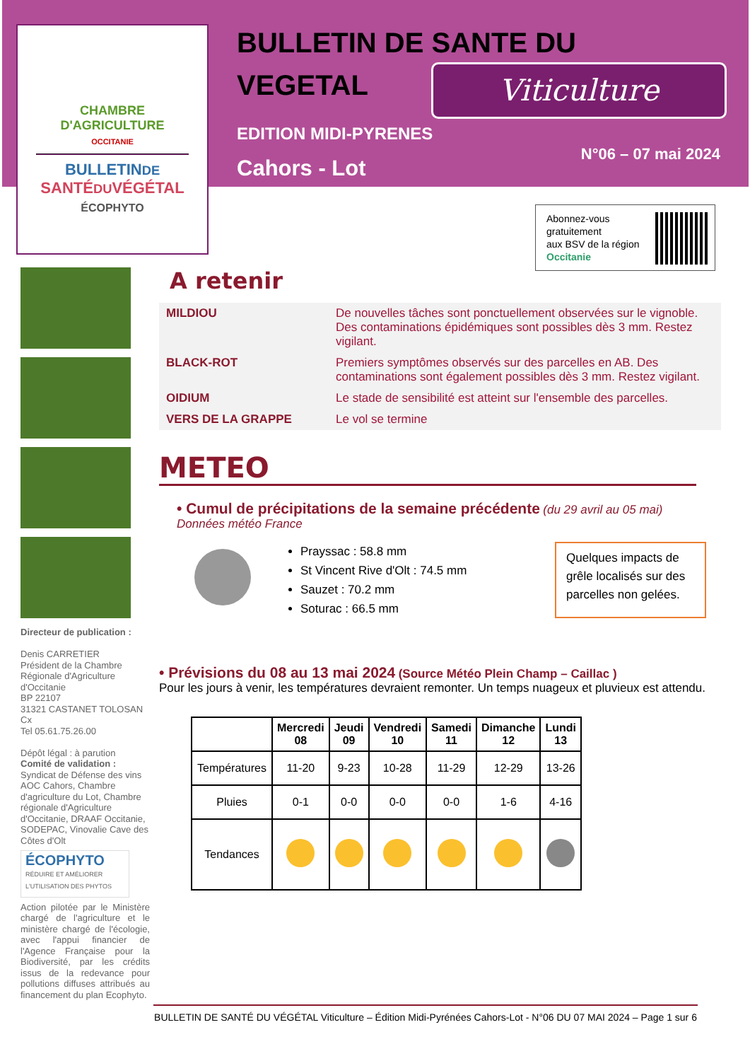CHAMBRE
D'AGRICULTURE
OCCITANIE
BULLETINDE
SANTÉDUVÉGÉTAL
ÉCOPHYTO
BULLETIN DE SANTE DU
VEGETAL
Viticulture
EDITION MIDI-PYRENES
Cahors - Lot
N°06 – 07 mai 2024
Abonnez-vous
gratuitement
aux BSV de la région
Occitanie
Directeur de publication :
Denis CARRETIER
Président de la Chambre Régionale d'Agriculture d'Occitanie
BP 22107
31321 CASTANET TOLOSAN Cx
Tel 05.61.75.26.00
Dépôt légal : à parution
Comité de validation :
Syndicat de Défense des vins AOC Cahors, Chambre d'agriculture du Lot, Chambre régionale d'Agriculture d'Occitanie, DRAAF Occitanie, SODEPAC, Vinovalie Cave des Côtes d'Olt
ÉCOPHYTO
RÉDUIRE ET AMÉLIORER
L'UTILISATION DES PHYTOS
Action pilotée par le Ministère chargé de l'agriculture et le ministère chargé de l'écologie, avec l'appui financier de l'Agence Française pour la Biodiversité, par les crédits issus de la redevance pour pollutions diffuses attribués au financement du plan Ecophyto.
A retenir
| MILDIOU | De nouvelles tâches sont ponctuellement observées sur le vignoble. Des contaminations épidémiques sont possibles dès 3 mm. Restez vigilant. |
| BLACK-ROT | Premiers symptômes observés sur des parcelles en AB. Des contaminations sont également possibles dès 3 mm. Restez vigilant. |
| OIDIUM | Le stade de sensibilité est atteint sur l'ensemble des parcelles. |
| VERS DE LA GRAPPE | Le vol se termine |
METEO
• Cumul de précipitations de la semaine précédente (du 29 avril au 05 mai)
Données météo France
Prayssac : 58.8 mm
St Vincent Rive d'Olt : 74.5 mm
Sauzet : 70.2 mm
Soturac : 66.5 mm
Quelques impacts de grêle localisés sur des parcelles non gelées.
• Prévisions du 08 au 13 mai 2024 (Source Météo Plein Champ – Caillac )
Pour les jours à venir, les températures devraient remonter. Un temps nuageux et pluvieux est attendu.
| | Mercredi 08 | Jeudi 09 | Vendredi 10 | Samedi 11 | Dimanche 12 | Lundi 13 |
| --- | --- | --- | --- | --- | --- | --- |
| Températures | 11-20 | 9-23 | 10-28 | 11-29 | 12-29 | 13-26 |
| Pluies | 0-1 | 0-0 | 0-0 | 0-0 | 1-6 | 4-16 |
| Tendances | | | | | | |
BULLETIN DE SANTÉ DU VÉGÉTAL Viticulture – Édition Midi-Pyrénées Cahors-Lot - N°06 DU 07 MAI 2024 – Page 1 sur 6